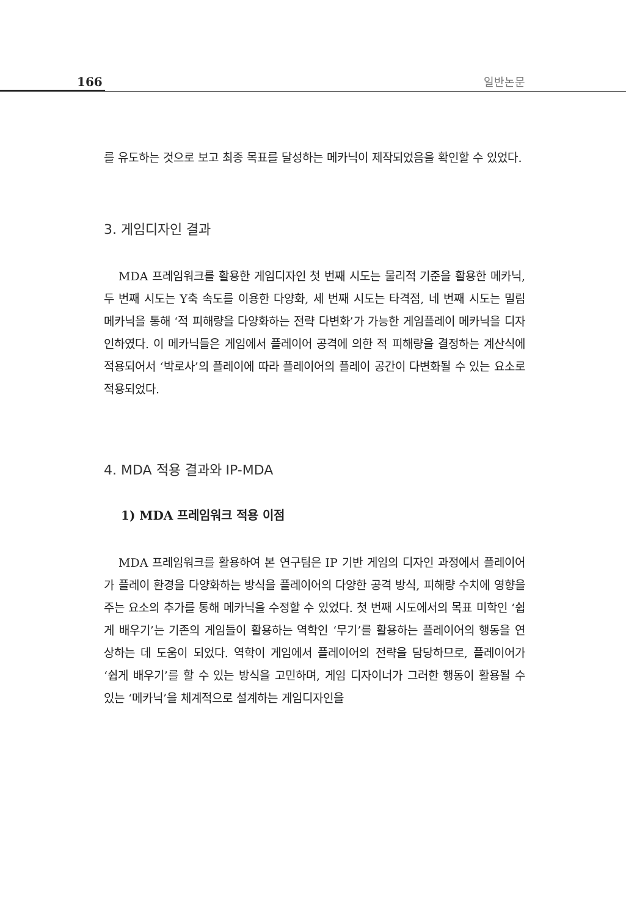166 일반논문
를 유도하는 것으로 보고 최종 목표를 달성하는 메카닉이 제작되었음을 확인할 수 있었다.
3. 게임디자인 결과
MDA 프레임워크를 활용한 게임디자인 첫 번째 시도는 물리적 기준을 활용한 메카닉, 두 번째 시도는 Y축 속도를 이용한 다양화, 세 번째 시도는 타격점, 네 번째 시도는 밀림 메카닉을 통해 ‘적 피해량을 다양화하는 전략 다변화’가 가능한 게임플레이 메카닉을 디자인하였다. 이 메카닉들은 게임에서 플레이어 공격에 의한 적 피해량을 결정하는 계산식에 적용되어서 ‘박로사’의 플레이에 따라 플레이어의 플레이 공간이 다변화될 수 있는 요소로 적용되었다.
4. MDA 적용 결과와 IP-MDA
1) MDA 프레임워크 적용 이점
MDA 프레임워크를 활용하여 본 연구팀은 IP 기반 게임의 디자인 과정에서 플레이어가 플레이 환경을 다양화하는 방식을 플레이어의 다양한 공격 방식, 피해량 수치에 영향을 주는 요소의 추가를 통해 메카닉을 수정할 수 있었다. 첫 번째 시도에서의 목표 미학인 ‘쉽게 배우기’는 기존의 게임들이 활용하는 역학인 ‘무기’를 활용하는 플레이어의 행동을 연상하는 데 도움이 되었다. 역학이 게임에서 플레이어의 전략을 담당하므로, 플레이어가 ‘쉽게 배우기’를 할 수 있는 방식을 고민하며, 게임 디자이너가 그러한 행동이 활용될 수 있는 ‘메카닉’을 체계적으로 설계하는 게임디자인을